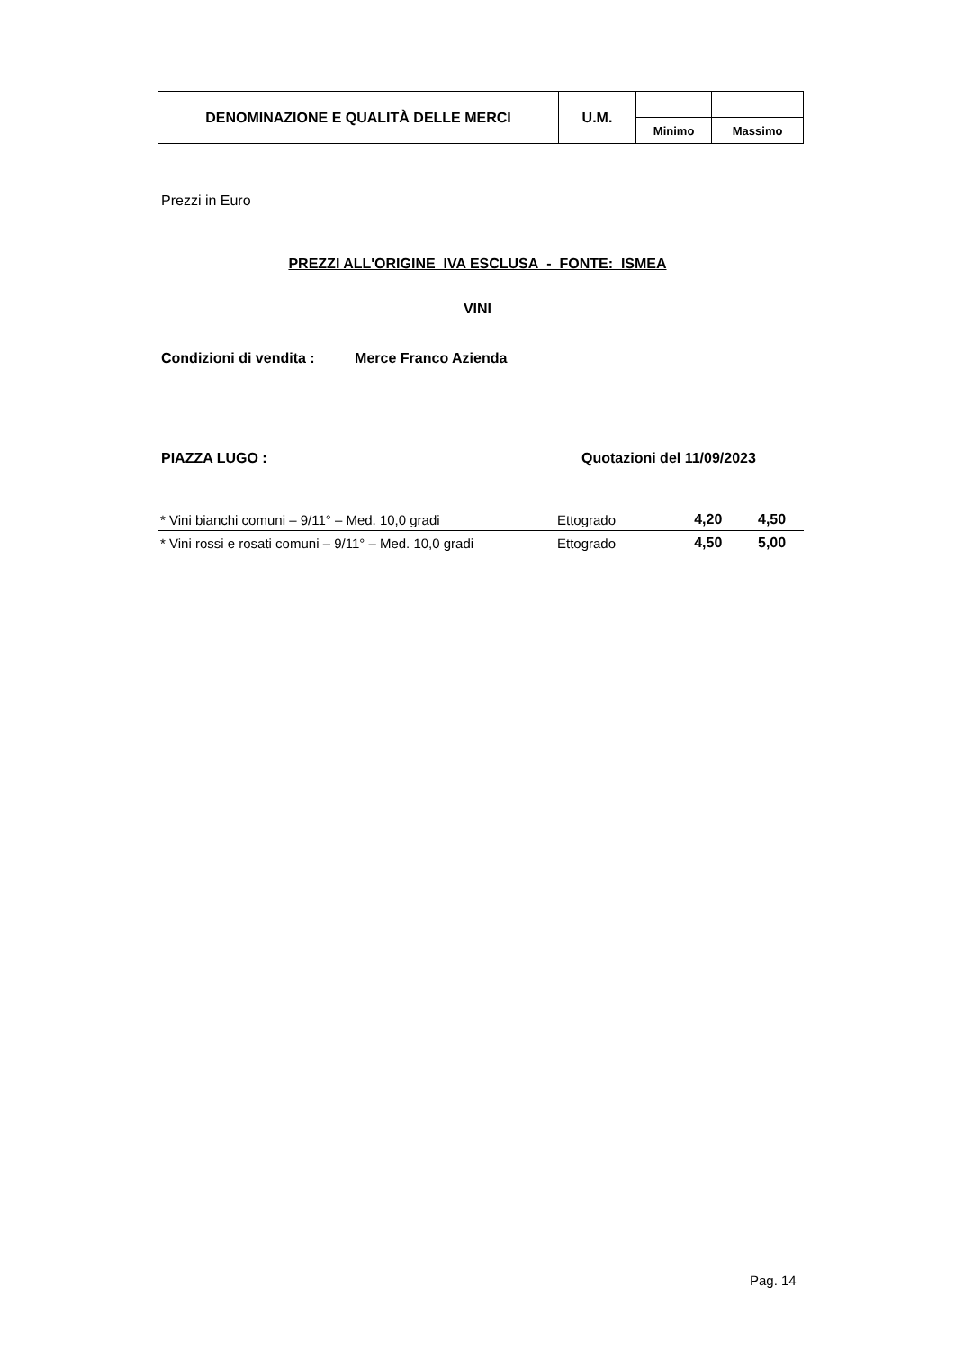| DENOMINAZIONE E QUALITÀ DELLE MERCI | U.M. | | |
| | | Minimo | Massimo |
Prezzi in Euro
PREZZI ALL'ORIGINE IVA ESCLUSA - FONTE: ISMEA
VINI
Condizioni di vendita : Merce Franco Azienda
PIAZZA LUGO : Quotazioni del 11/09/2023
| * Vini bianchi comuni – 9/11° – Med. 10,0 gradi | Ettogrado | 4,20 | 4,50 |
| * Vini rossi e rosati comuni – 9/11° – Med. 10,0 gradi | Ettogrado | 4,50 | 5,00 |
Pag. 14